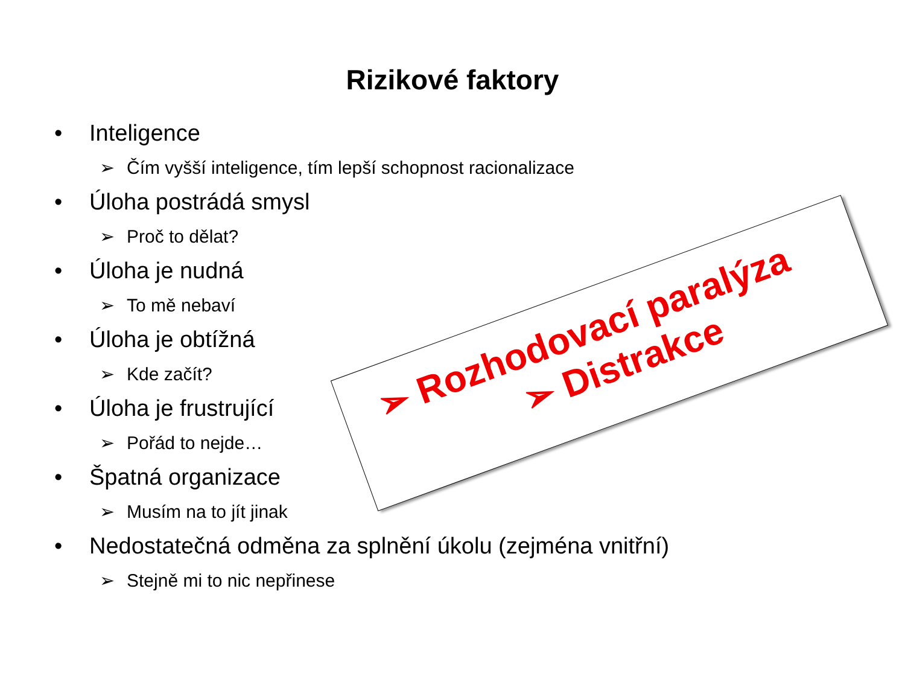Rizikové faktory
• Inteligence
➢ Čím vyšší inteligence, tím lepší schopnost racionalizace
• Úloha postrádá smysl
➢ Proč to dělat?
• Úloha je nudná
➢ To mě nebaví
• Úloha je obtížná
➢ Kde začít?
• Úloha je frustrující
➢ Pořád to nejde…
• Špatná organizace
➢ Musím na to jít jinak
• Nedostatečná odměna za splnění úkolu (zejména vnitřní)
➢ Stejně mi to nic nepřinese
➢ Rozhodovací paralýza
➢ Distrakce